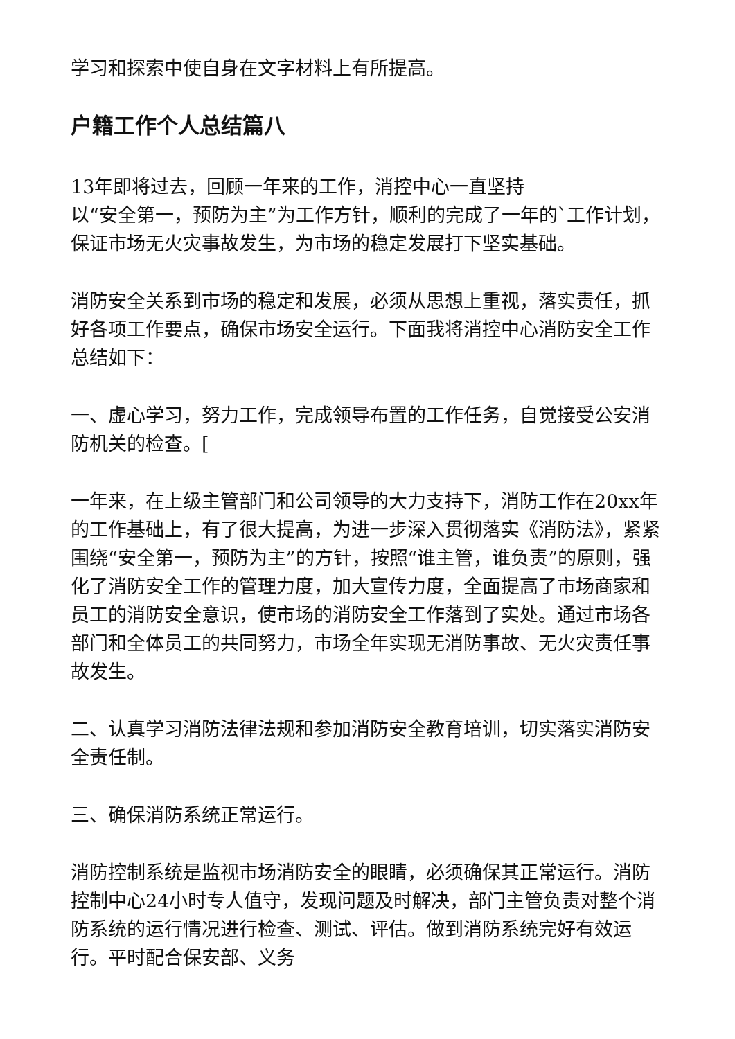学习和探索中使自身在文字材料上有所提高。
户籍工作个人总结篇八
13年即将过去，回顾一年来的工作，消控中心一直坚持
以“安全第一，预防为主”为工作方针，顺利的完成了一年的`工作计划，保证市场无火灾事故发生，为市场的稳定发展打下坚实基础。
消防安全关系到市场的稳定和发展，必须从思想上重视，落实责任，抓好各项工作要点，确保市场安全运行。下面我将消控中心消防安全工作总结如下：
一、虚心学习，努力工作，完成领导布置的工作任务，自觉接受公安消防机关的检查。[
一年来，在上级主管部门和公司领导的大力支持下，消防工作在20xx年的工作基础上，有了很大提高，为进一步深入贯彻落实《消防法》，紧紧围绕“安全第一，预防为主”的方针，按照“谁主管，谁负责”的原则，强化了消防安全工作的管理力度，加大宣传力度，全面提高了市场商家和员工的消防安全意识，使市场的消防安全工作落到了实处。通过市场各部门和全体员工的共同努力，市场全年实现无消防事故、无火灾责任事故发生。
二、认真学习消防法律法规和参加消防安全教育培训，切实落实消防安全责任制。
三、确保消防系统正常运行。
消防控制系统是监视市场消防安全的眼睛，必须确保其正常运行。消防控制中心24小时专人值守，发现问题及时解决，部门主管负责对整个消防系统的运行情况进行检查、测试、评估。做到消防系统完好有效运行。平时配合保安部、义务